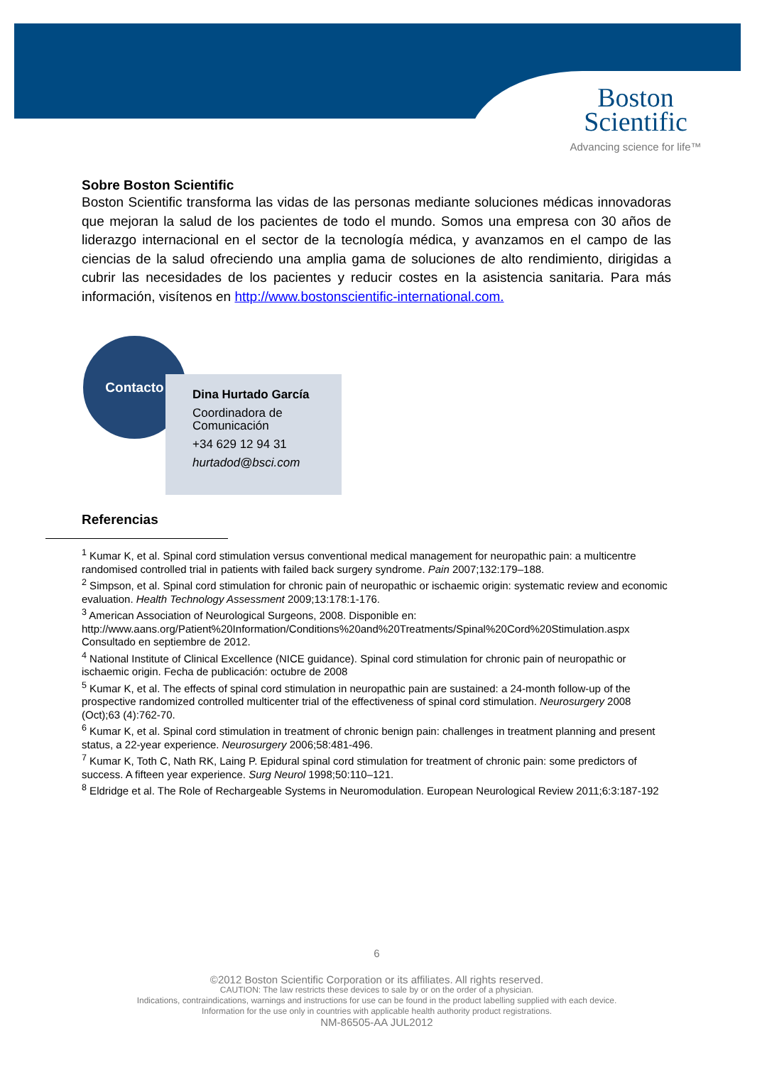Boston
Scientific
Advancing science for life™
Sobre Boston Scientific
Boston Scientific transforma las vidas de las personas mediante soluciones médicas innovadoras que mejoran la salud de los pacientes de todo el mundo. Somos una empresa con 30 años de liderazgo internacional en el sector de la tecnología médica, y avanzamos en el campo de las ciencias de la salud ofreciendo una amplia gama de soluciones de alto rendimiento, dirigidas a cubrir las necesidades de los pacientes y reducir costes en la asistencia sanitaria. Para más información, visítenos en http://www.bostonscientific-international.com.
Contacto
Dina Hurtado García
Coordinadora de Comunicación
+34 629 12 94 31
hurtadod@bsci.com
Referencias
<sup>1</sup> Kumar K, et al. Spinal cord stimulation versus conventional medical management for neuropathic pain: a multicentre randomised controlled trial in patients with failed back surgery syndrome. Pain 2007;132:179–188.
<sup>2</sup> Simpson, et al. Spinal cord stimulation for chronic pain of neuropathic or ischaemic origin: systematic review and economic evaluation. Health Technology Assessment 2009;13:178:1-176.
<sup>3</sup> American Association of Neurological Surgeons, 2008. Disponible en: http://www.aans.org/Patient%20Information/Conditions%20and%20Treatments/Spinal%20Cord%20Stimulation.aspx Consultado en septiembre de 2012.
<sup>4</sup> National Institute of Clinical Excellence (NICE guidance). Spinal cord stimulation for chronic pain of neuropathic or ischaemic origin. Fecha de publicación: octubre de 2008
<sup>5</sup> Kumar K, et al. The effects of spinal cord stimulation in neuropathic pain are sustained: a 24-month follow-up of the prospective randomized controlled multicenter trial of the effectiveness of spinal cord stimulation. Neurosurgery 2008 (Oct);63 (4):762-70.
<sup>6</sup> Kumar K, et al. Spinal cord stimulation in treatment of chronic benign pain: challenges in treatment planning and present status, a 22-year experience. Neurosurgery 2006;58:481-496.
<sup>7</sup> Kumar K, Toth C, Nath RK, Laing P. Epidural spinal cord stimulation for treatment of chronic pain: some predictors of success. A fifteen year experience. Surg Neurol 1998;50:110–121.
<sup>8</sup> Eldridge et al. The Role of Rechargeable Systems in Neuromodulation. European Neurological Review 2011;6:3:187-192
6
©2012 Boston Scientific Corporation or its affiliates. All rights reserved.
CAUTION: The law restricts these devices to sale by or on the order of a physician.
Indications, contraindications, warnings and instructions for use can be found in the product labelling supplied with each device.
Information for the use only in countries with applicable health authority product registrations.
NM-86505-AA JUL2012